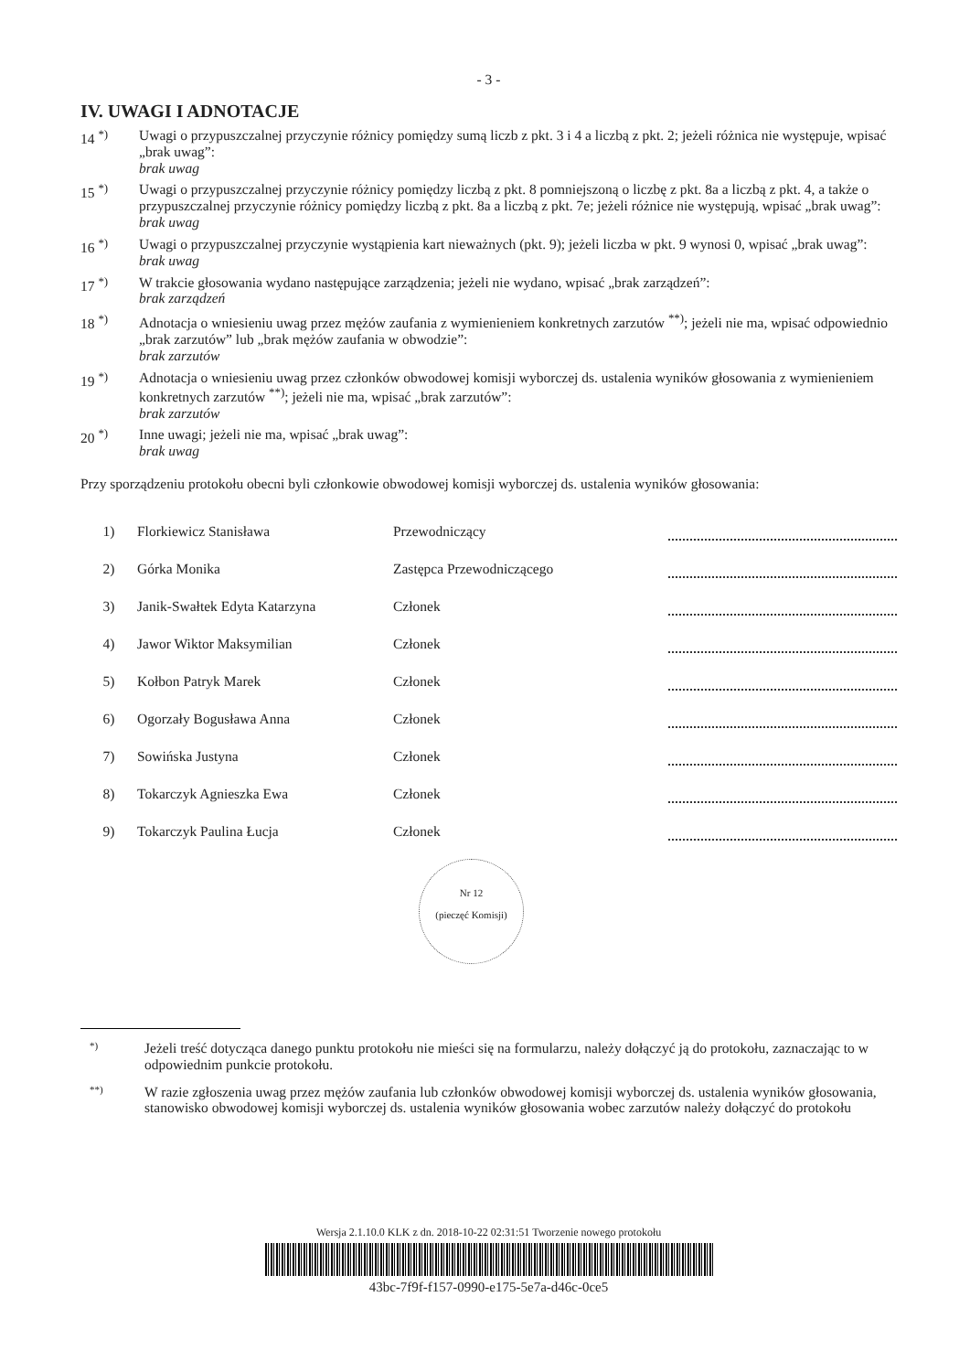- 3 -
IV. UWAGI I ADNOTACJE
14 <sup>*)</sup>
Uwagi o przypuszczalnej przyczynie różnicy pomiędzy sumą liczb z pkt. 3 i 4 a liczbą z pkt. 2; jeżeli różnica nie występuje, wpisać „brak uwag”:
brak uwag
15 <sup>*)</sup>
Uwagi o przypuszczalnej przyczynie różnicy pomiędzy liczbą z pkt. 8 pomniejszoną o liczbę z pkt. 8a a liczbą z pkt. 4, a także o przypuszczalnej przyczynie różnicy pomiędzy liczbą z pkt. 8a a liczbą z pkt. 7e; jeżeli różnice nie występują, wpisać „brak uwag”:
brak uwag
16 <sup>*)</sup>
Uwagi o przypuszczalnej przyczynie wystąpienia kart nieważnych (pkt. 9); jeżeli liczba w pkt. 9 wynosi 0, wpisać „brak uwag”:
brak uwag
17 <sup>*)</sup>
W trakcie głosowania wydano następujące zarządzenia; jeżeli nie wydano, wpisać „brak zarządzeń”:
brak zarządzeń
18 <sup>*)</sup>
Adnotacja o wniesieniu uwag przez mężów zaufania z wymienieniem konkretnych zarzutów <sup>**)</sup>; jeżeli nie ma, wpisać odpowiednio „brak zarzutów” lub „brak mężów zaufania w obwodzie”:
brak zarzutów
19 <sup>*)</sup>
Adnotacja o wniesieniu uwag przez członków obwodowej komisji wyborczej ds. ustalenia wyników głosowania z wymienieniem konkretnych zarzutów <sup>**)</sup>; jeżeli nie ma, wpisać „brak zarzutów”:
brak zarzutów
20 <sup>*)</sup>
Inne uwagi; jeżeli nie ma, wpisać „brak uwag”:
brak uwag
Przy sporządzeniu protokołu obecni byli członkowie obwodowej komisji wyborczej ds. ustalenia wyników głosowania:
| 1) | Florkiewicz Stanisława | Przewodniczący | |
| 2) | Górka Monika | Zastępca Przewodniczącego | |
| 3) | Janik-Swałtek Edyta Katarzyna | Członek | |
| 4) | Jawor Wiktor Maksymilian | Członek | |
| 5) | Kołbon Patryk Marek | Członek | |
| 6) | Ogorzały Bogusława Anna | Członek | |
| 7) | Sowińska Justyna | Członek | |
| 8) | Tokarczyk Agnieszka Ewa | Członek | |
| 9) | Tokarczyk Paulina Łucja | Członek | |
Nr 12
(pieczęć Komisji)
*)
Jeżeli treść dotycząca danego punktu protokołu nie mieści się na formularzu, należy dołączyć ją do protokołu, zaznaczając to w odpowiednim punkcie protokołu.
**)
W razie zgłoszenia uwag przez mężów zaufania lub członków obwodowej komisji wyborczej ds. ustalenia wyników głosowania, stanowisko obwodowej komisji wyborczej ds. ustalenia wyników głosowania wobec zarzutów należy dołączyć do protokołu
Wersja 2.1.10.0 KLK z dn. 2018-10-22 02:31:51 Tworzenie nowego protokołu
43bc-7f9f-f157-0990-e175-5e7a-d46c-0ce5